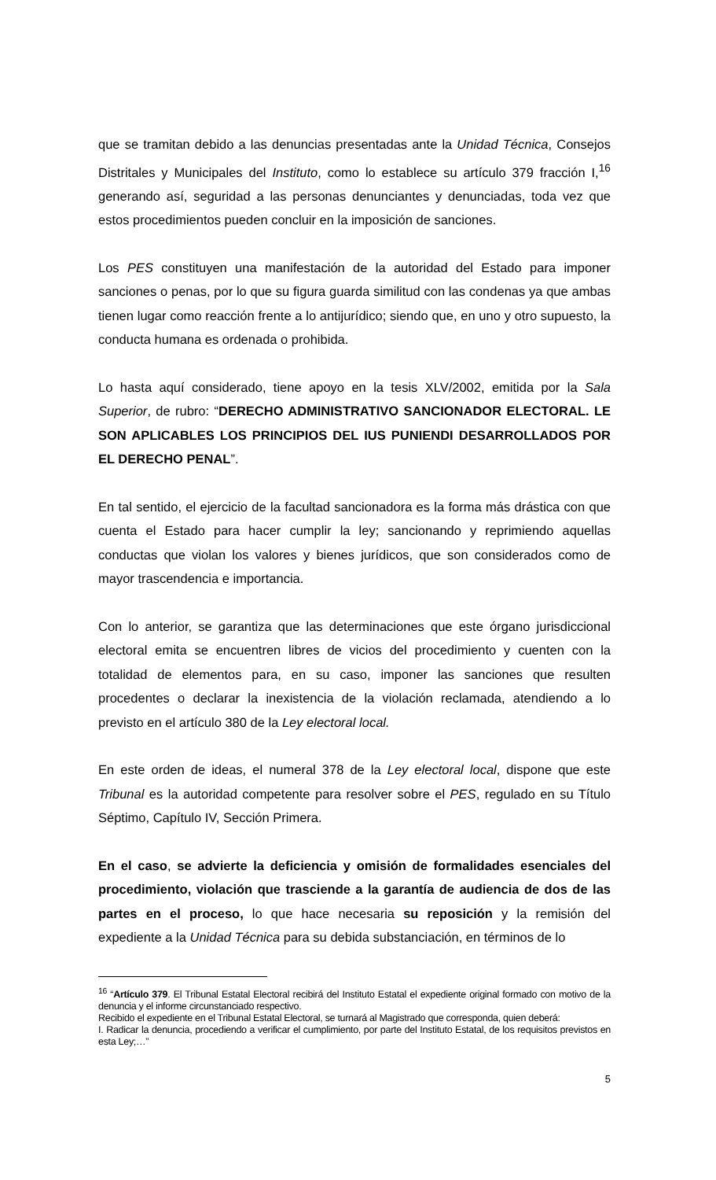que se tramitan debido a las denuncias presentadas ante la Unidad Técnica, Consejos Distritales y Municipales del Instituto, como lo establece su artículo 379 fracción I,<sup>16</sup> generando así, seguridad a las personas denunciantes y denunciadas, toda vez que estos procedimientos pueden concluir en la imposición de sanciones.
Los PES constituyen una manifestación de la autoridad del Estado para imponer sanciones o penas, por lo que su figura guarda similitud con las condenas ya que ambas tienen lugar como reacción frente a lo antijurídico; siendo que, en uno y otro supuesto, la conducta humana es ordenada o prohibida.
Lo hasta aquí considerado, tiene apoyo en la tesis XLV/2002, emitida por la Sala Superior, de rubro: “DERECHO ADMINISTRATIVO SANCIONADOR ELECTORAL. LE SON APLICABLES LOS PRINCIPIOS DEL IUS PUNIENDI DESARROLLADOS POR EL DERECHO PENAL”.
En tal sentido, el ejercicio de la facultad sancionadora es la forma más drástica con que cuenta el Estado para hacer cumplir la ley; sancionando y reprimiendo aquellas conductas que violan los valores y bienes jurídicos, que son considerados como de mayor trascendencia e importancia.
Con lo anterior, se garantiza que las determinaciones que este órgano jurisdiccional electoral emita se encuentren libres de vicios del procedimiento y cuenten con la totalidad de elementos para, en su caso, imponer las sanciones que resulten procedentes o declarar la inexistencia de la violación reclamada, atendiendo a lo previsto en el artículo 380 de la Ley electoral local.
En este orden de ideas, el numeral 378 de la Ley electoral local, dispone que este Tribunal es la autoridad competente para resolver sobre el PES, regulado en su Título Séptimo, Capítulo IV, Sección Primera.
En el caso, se advierte la deficiencia y omisión de formalidades esenciales del procedimiento, violación que trasciende a la garantía de audiencia de dos de las partes en el proceso, lo que hace necesaria su reposición y la remisión del expediente a la Unidad Técnica para su debida substanciación, en términos de lo
<sup>16</sup> “Artículo 379. El Tribunal Estatal Electoral recibirá del Instituto Estatal el expediente original formado con motivo de la denuncia y el informe circunstanciado respectivo.
Recibido el expediente en el Tribunal Estatal Electoral, se turnará al Magistrado que corresponda, quien deberá:
I. Radicar la denuncia, procediendo a verificar el cumplimiento, por parte del Instituto Estatal, de los requisitos previstos en esta Ley;…”
5